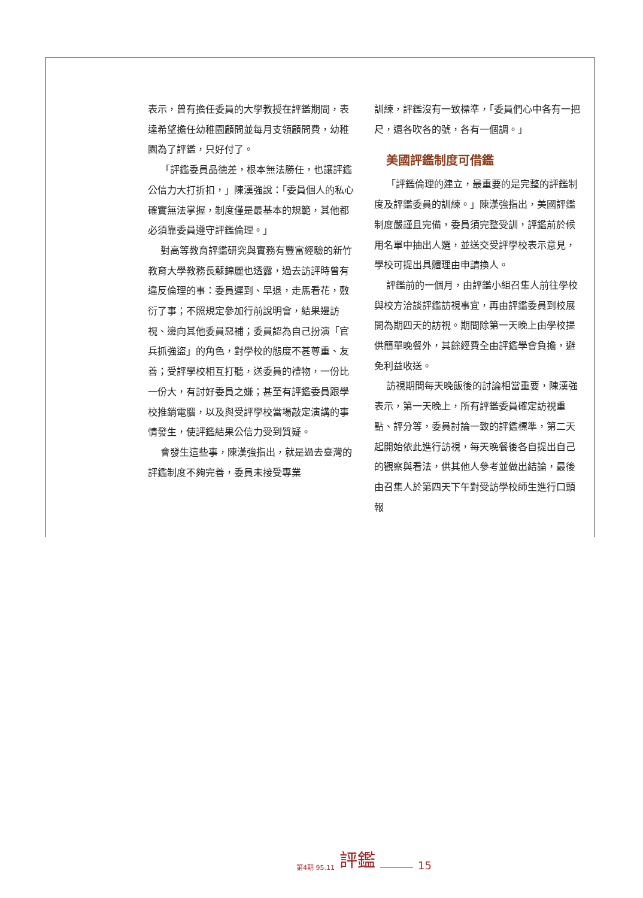表示，曾有擔任委員的大學教授在評鑑期間，表達希望擔任幼稚園顧問並每月支領顧問費，幼稚園為了評鑑，只好付了。
「評鑑委員品德差，根本無法勝任，也讓評鑑公信力大打折扣，」陳漢強說：「委員個人的私心確實無法掌握，制度僅是最基本的規範，其他都必須靠委員遵守評鑑倫理。」
對高等教育評鑑研究與實務有豐富經驗的新竹教育大學教務長蘇錦麗也透露，過去訪評時曾有違反倫理的事：委員遲到、早退，走馬看花，敷衍了事；不照規定參加行前說明會，結果邊訪視、邊向其他委員惡補；委員認為自己扮演「官兵抓強盜」的角色，對學校的態度不甚尊重、友善；受評學校相互打聽，送委員的禮物，一份比一份大，有討好委員之嫌；甚至有評鑑委員跟學校推銷電腦，以及與受評學校當場敲定演講的事情發生，使評鑑結果公信力受到質疑。
會發生這些事，陳漢強指出，就是過去臺灣的評鑑制度不夠完善，委員未接受專業
訓練，評鑑沒有一致標準，「委員們心中各有一把尺，還各吹各的號，各有一個調。」
美國評鑑制度可借鑑
「評鑑倫理的建立，最重要的是完整的評鑑制度及評鑑委員的訓練。」陳漢強指出，美國評鑑制度嚴謹且完備，委員須完整受訓，評鑑前於候用名單中抽出人選，並送交受評學校表示意見，學校可提出具體理由申請換人。
評鑑前的一個月，由評鑑小組召集人前往學校與校方洽談評鑑訪視事宜，再由評鑑委員到校展開為期四天的訪視。期間除第一天晚上由學校提供簡單晚餐外，其餘經費全由評鑑學會負擔，避免利益收送。
訪視期間每天晚飯後的討論相當重要，陳漢強表示，第一天晚上，所有評鑑委員確定訪視重點、評分等，委員討論一致的評鑑標準，第二天起開始依此進行訪視，每天晚餐後各自提出自己的觀察與看法，供其他人參考並做出結論，最後由召集人於第四天下午對受訪學校師生進行口頭報
第4期 95.11 評鑑 15